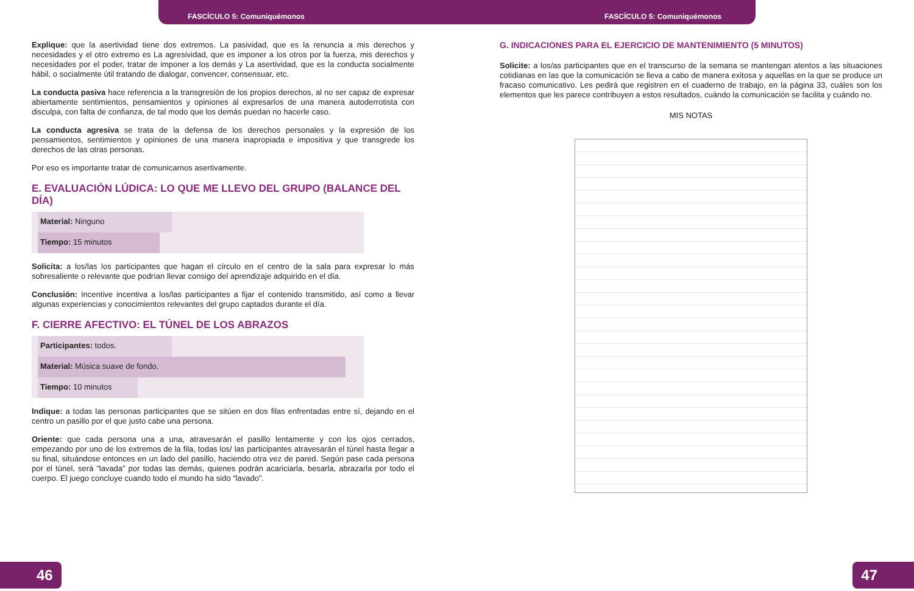FASCÍCULO 5: Comuniquémonos FASCÍCULO 5: Comuniquémonos
Explique: que la asertividad tiene dos extremos. La pasividad, que es la renuncia a mis derechos y necesidades y el otro extremo es La agresividad, que es imponer a los otros por la fuerza, mis derechos y necesidades por el poder, tratar de imponer a los demás y La asertividad, que es la conducta socialmente hábil, o socialmente útil tratando de dialogar, convencer, consensuar, etc.
La conducta pasiva hace referencia a la transgresión de los propios derechos, al no ser capaz de expresar abiertamente sentimientos, pensamientos y opiniones al expresarlos de una manera autoderrotista con disculpa, con falta de confianza, de tal modo que los demás puedan no hacerle caso.
La conducta agresiva se trata de la defensa de los derechos personales y la expresión de los pensamientos, sentimientos y opiniones de una manera inapropiada e impositiva y que transgrede los derechos de las otras personas.
Por eso es importante tratar de comunicarnos asertivamente.
E. EVALUACIÓN LÚDICA: LO QUE ME LLEVO DEL GRUPO (BALANCE DEL DÍA)
Material: Ninguno
Tiempo: 15 minutos
Solicita: a los/las los participantes que hagan el círculo en el centro de la sala para expresar lo más sobresaliente o relevante que podrían llevar consigo del aprendizaje adquirido en el día.
Conclusión: Incentive incentiva a los/las participantes a fijar el contenido transmitido, así como a llevar algunas experiencias y conocimientos relevantes del grupo captados durante el día.
F. CIERRE AFECTIVO: EL TÚNEL DE LOS ABRAZOS
Participantes: todos.
Material: Música suave de fondo.
Tiempo: 10 minutos
Indique: a todas las personas participantes que se sitúen en dos filas enfrentadas entre sí, dejando en el centro un pasillo por el que justo cabe una persona.
Oriente: que cada persona una a una, atravesarán el pasillo lentamente y con los ojos cerrados, empezando por uno de los extremos de la fila, todas los/ las participantes atravesarán el túnel hasta llegar a su final, situándose entonces en un lado del pasillo, haciendo otra vez de pared. Según pase cada persona por el túnel, será “lavada” por todas las demás, quienes podrán acariciarla, besarla, abrazarla por todo el cuerpo. El juego concluye cuando todo el mundo ha sido “lavado”.
G. INDICACIONES PARA EL EJERCICIO DE MANTENIMIENTO (5 MINUTOS)
Solicite: a los/as participantes que en el transcurso de la semana se mantengan atentos a las situaciones cotidianas en las que la comunicación se lleva a cabo de manera exitosa y aquellas en la que se produce un fracaso comunicativo. Les pedirá que registren en el cuaderno de trabajo, en la página 33, cuáles son los elementos que les parece contribuyen a estos resultados, cuándo la comunicación se facilita y cuándo no.
MIS NOTAS
46 47